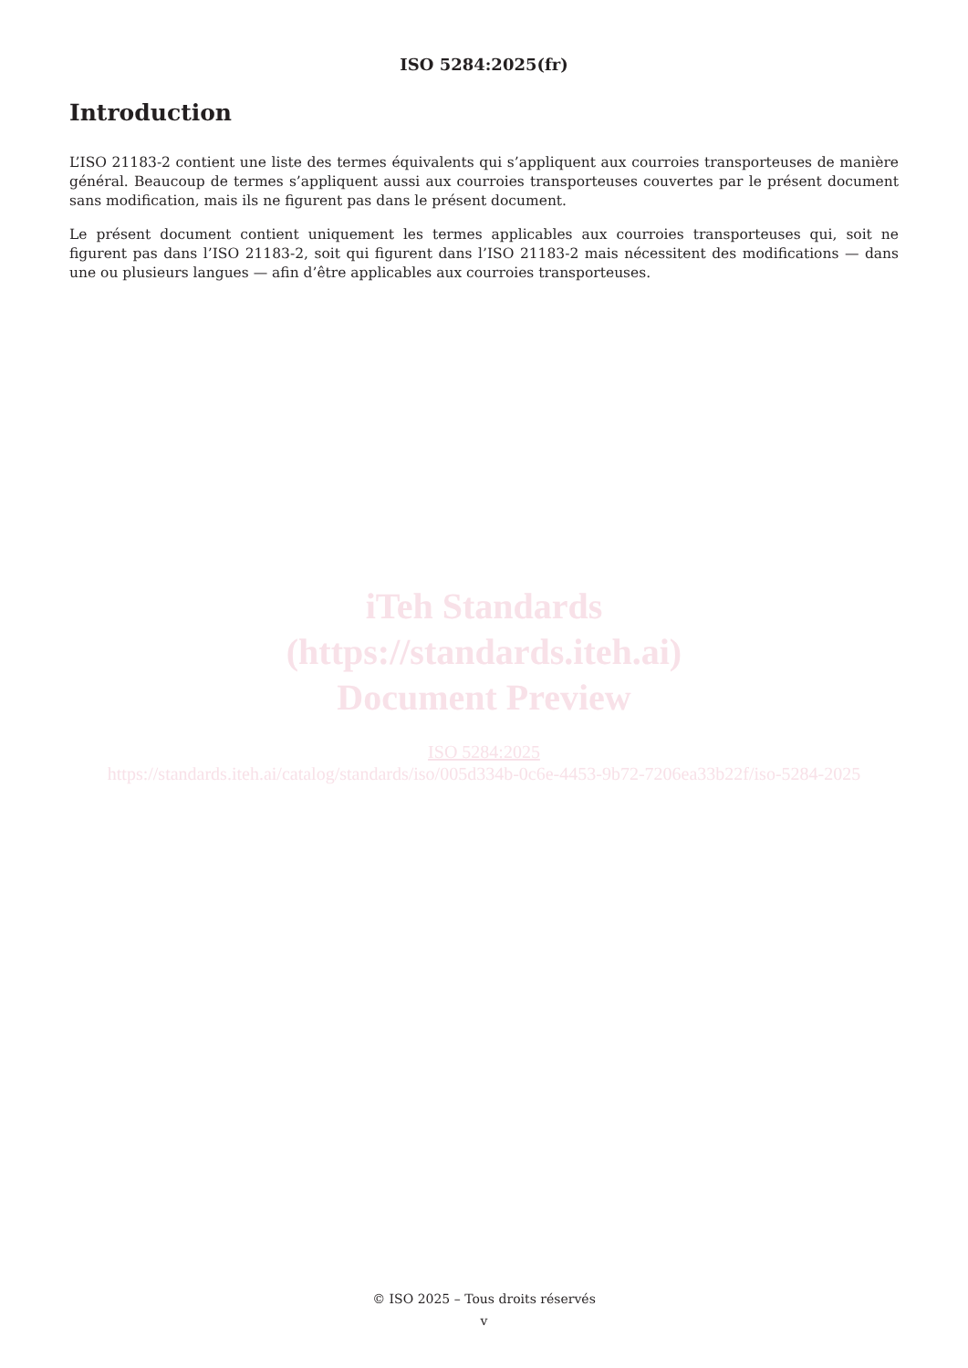ISO 5284:2025(fr)
Introduction
L’ISO 21183-2 contient une liste des termes équivalents qui s’appliquent aux courroies transporteuses de manière général. Beaucoup de termes s’appliquent aussi aux courroies transporteuses couvertes par le présent document sans modification, mais ils ne figurent pas dans le présent document.
Le présent document contient uniquement les termes applicables aux courroies transporteuses qui, soit ne figurent pas dans l’ISO 21183-2, soit qui figurent dans l’ISO 21183-2 mais nécessitent des modifications — dans une ou plusieurs langues — afin d’être applicables aux courroies transporteuses.
iTeh Standards
(https://standards.iteh.ai)
Document Preview
ISO 5284:2025
https://standards.iteh.ai/catalog/standards/iso/005d334b-0c6e-4453-9b72-7206ea33b22f/iso-5284-2025
© ISO 2025 – Tous droits réservés
v